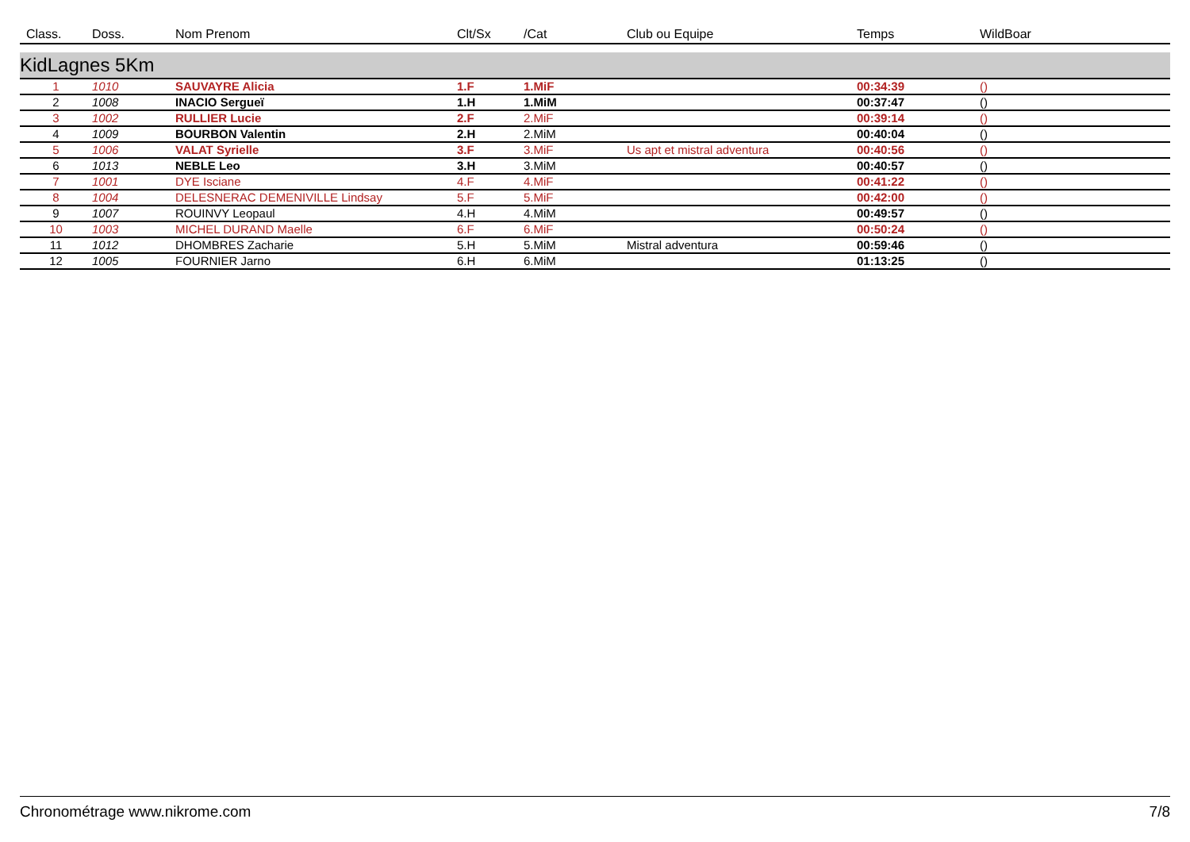| Class. | Doss. | Nom Prenom | Clt/Sx | /Cat | Club ou Equipe | Temps | WildBoar |
| --- | --- | --- | --- | --- | --- | --- | --- |
| KidLagnes 5Km | | | | | | | |
| 1 | 1010 | SAUVAYRE Alicia | 1.F | 1.MiF | | 00:34:39 | () |
| 2 | 1008 | INACIO Sergueï | 1.H | 1.MiM | | 00:37:47 | () |
| 3 | 1002 | RULLIER Lucie | 2.F | 2.MiF | | 00:39:14 | () |
| 4 | 1009 | BOURBON Valentin | 2.H | 2.MiM | | 00:40:04 | () |
| 5 | 1006 | VALAT Syrielle | 3.F | 3.MiF | Us apt et mistral adventura | 00:40:56 | () |
| 6 | 1013 | NEBLE Leo | 3.H | 3.MiM | | 00:40:57 | () |
| 7 | 1001 | DYE Isciane | 4.F | 4.MiF | | 00:41:22 | () |
| 8 | 1004 | DELESNERAC DEMENIVILLE Lindsay | 5.F | 5.MiF | | 00:42:00 | () |
| 9 | 1007 | ROUINVY Leopaul | 4.H | 4.MiM | | 00:49:57 | () |
| 10 | 1003 | MICHEL DURAND Maelle | 6.F | 6.MiF | | 00:50:24 | () |
| 11 | 1012 | DHOMBRES Zacharie | 5.H | 5.MiM | Mistral adventura | 00:59:46 | () |
| 12 | 1005 | FOURNIER Jarno | 6.H | 6.MiM | | 01:13:25 | () |
Chronométrage www.nikrome.com 7/8